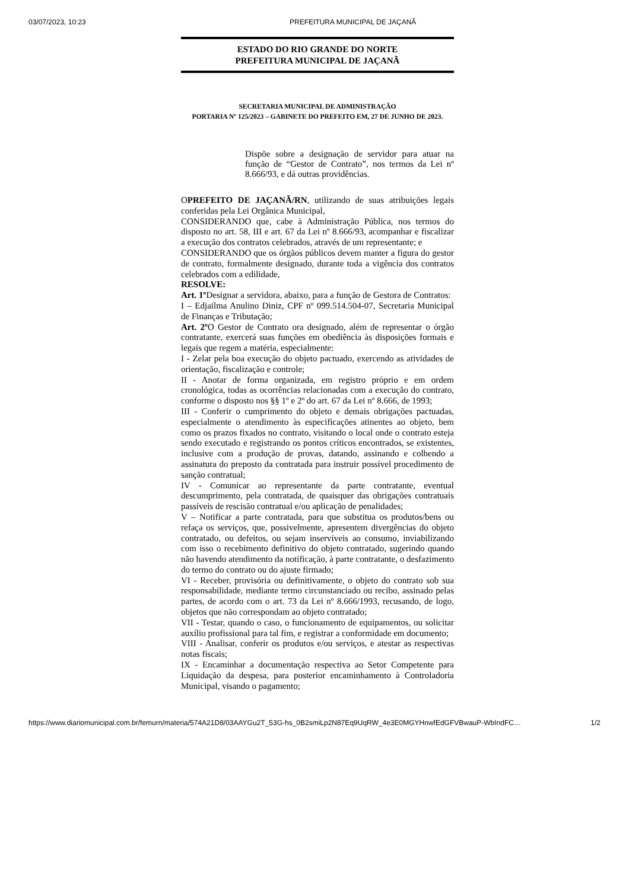03/07/2023, 10:23 PREFEITURA MUNICIPAL DE JAÇANÃ
ESTADO DO RIO GRANDE DO NORTE
PREFEITURA MUNICIPAL DE JAÇANÃ
SECRETARIA MUNICIPAL DE ADMINISTRAÇÃO
PORTARIA Nº 125/2023 – GABINETE DO PREFEITO EM, 27 DE JUNHO DE 2023.
Dispõe sobre a designação de servidor para atuar na função de “Gestor de Contrato”, nos termos da Lei nº 8.666/93, e dá outras providências.
OPREFEITO DE JAÇANÃ/RN, utilizando de suas atribuições legais conferidas pela Lei Orgânica Municipal,
CONSIDERANDO que, cabe à Administração Pública, nos termos do disposto no art. 58, III e art. 67 da Lei nº 8.666/93, acompanhar e fiscalizar a execução dos contratos celebrados, através de um representante; e
CONSIDERANDO que os órgãos públicos devem manter a figura do gestor de contrato, formalmente designado, durante toda a vigência dos contratos celebrados com a edilidade,
RESOLVE:
Art. 1º Designar a servidora, abaixo, para a função de Gestora de Contratos:
I – Edjailma Anulino Diniz, CPF nº 099.514.504-07, Secretaria Municipal de Finanças e Tributação;
Art. 2º O Gestor de Contrato ora designado, além de representar o órgão contratante, exercerá suas funções em obediência às disposições formais e legais que regem a matéria, especialmente:
I - Zelar pela boa execução do objeto pactuado, exercendo as atividades de orientação, fiscalização e controle;
II - Anotar de forma organizada, em registro próprio e em ordem cronológica, todas as ocorrências relacionadas com a execução do contrato, conforme o disposto nos §§ 1º e 2º do art. 67 da Lei nº 8.666, de 1993;
III - Conferir o cumprimento do objeto e demais obrigações pactuadas, especialmente o atendimento às especificações atinentes ao objeto, bem como os prazos fixados no contrato, visitando o local onde o contrato esteja sendo executado e registrando os pontos críticos encontrados, se existentes, inclusive com a produção de provas, datando, assinando e colhendo a assinatura do preposto da contratada para instruir possível procedimento de sanção contratual;
IV - Comunicar ao representante da parte contratante, eventual descumprimento, pela contratada, de quaisquer das obrigações contratuais passíveis de rescisão contratual e/ou aplicação de penalidades;
V – Notificar a parte contratada, para que substitua os produtos/bens ou refaça os serviços, que, possivelmente, apresentem divergências do objeto contratado, ou defeitos, ou sejam inservíveis ao consumo, inviabilizando com isso o recebimento definitivo do objeto contratado, sugerindo quando não havendo atendimento da notificação, à parte contratante, o desfazimento do termo do contrato ou do ajuste firmado;
VI - Receber, provisória ou definitivamente, o objeto do contrato sob sua responsabilidade, mediante termo circunstanciado ou recibo, assinado pelas partes, de acordo com o art. 73 da Lei nº 8.666/1993, recusando, de logo, objetos que não correspondam ao objeto contratado;
VII - Testar, quando o caso, o funcionamento de equipamentos, ou solicitar auxílio profissional para tal fim, e registrar a conformidade em documento;
VIII - Analisar, conferir os produtos e/ou serviços, e atestar as respectivas notas fiscais;
IX - Encaminhar a documentação respectiva ao Setor Competente para Liquidação da despesa, para posterior encaminhamento à Controladoria Municipal, visando o pagamento;
https://www.diariomunicipal.com.br/femurn/materia/574A21D8/03AAYGu2T_53G-hs_0B2smiLp2N87Eq9UqRW_4e3E0MGYHnwfEdGFVBwauP-WbIndFC… 1/2